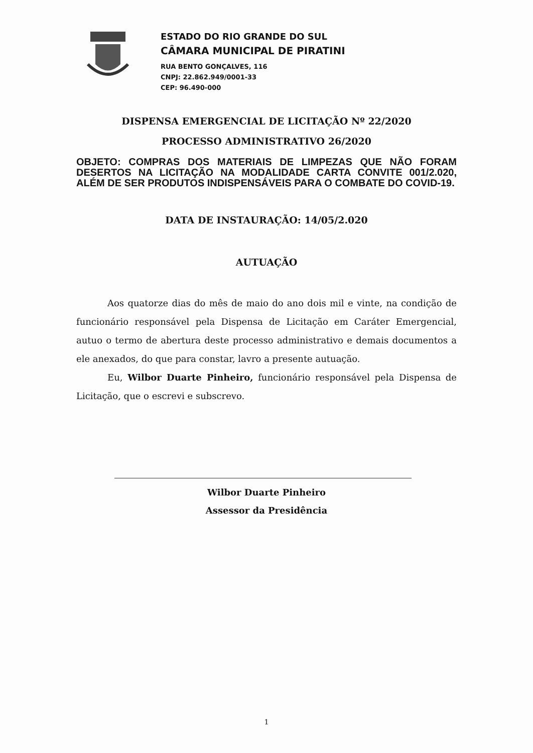ESTADO DO RIO GRANDE DO SUL
CÂMARA MUNICIPAL DE PIRATINI
RUA BENTO GONÇALVES, 116
CNPJ: 22.862.949/0001-33
CEP: 96.490-000
DISPENSA EMERGENCIAL DE LICITAÇÃO Nº 22/2020
PROCESSO ADMINISTRATIVO 26/2020
OBJETO: COMPRAS DOS MATERIAIS DE LIMPEZAS QUE NÃO FORAM DESERTOS NA LICITAÇÃO NA MODALIDADE CARTA CONVITE 001/2.020, ALÉM DE SER PRODUTOS INDISPENSÁVEIS PARA O COMBATE DO COVID-19.
DATA DE INSTAURAÇÃO: 14/05/2.020
AUTUAÇÃO
Aos quatorze dias do mês de maio do ano dois mil e vinte, na condição de funcionário responsável pela Dispensa de Licitação em Caráter Emergencial, autuo o termo de abertura deste processo administrativo e demais documentos a ele anexados, do que para constar, lavro a presente autuação.
Eu, Wilbor Duarte Pinheiro, funcionário responsável pela Dispensa de Licitação, que o escrevi e subscrevo.
Wilbor Duarte Pinheiro
Assessor da Presidência
1